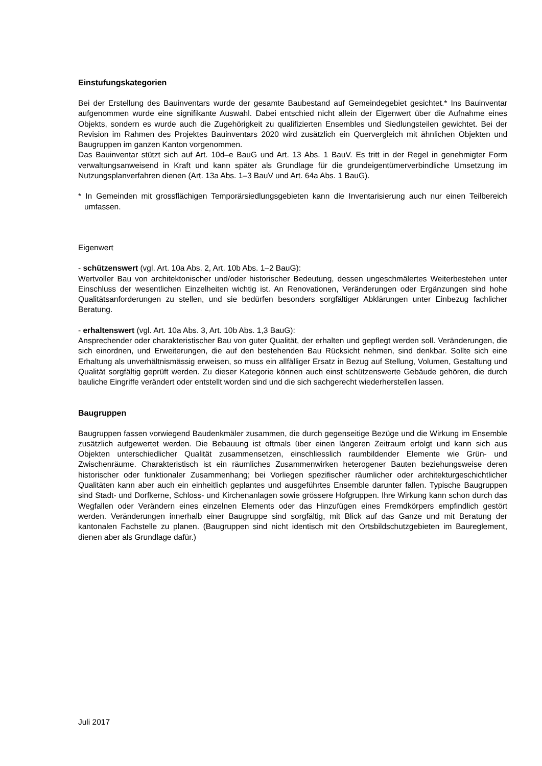Einstufungskategorien
Bei der Erstellung des Bauinventars wurde der gesamte Baubestand auf Gemeindegebiet gesichtet.* Ins Bauinventar aufgenommen wurde eine signifikante Auswahl. Dabei entschied nicht allein der Eigenwert über die Aufnahme eines Objekts, sondern es wurde auch die Zugehörigkeit zu qualifizierten Ensembles und Siedlungsteilen gewichtet. Bei der Revision im Rahmen des Projektes Bauinventars 2020 wird zusätzlich ein Quervergleich mit ähnlichen Objekten und Baugruppen im ganzen Kanton vorgenommen.
Das Bauinventar stützt sich auf Art. 10d–e BauG und Art. 13 Abs. 1 BauV. Es tritt in der Regel in genehmigter Form verwaltungsanweisend in Kraft und kann später als Grundlage für die grundeigentümerverbindliche Umsetzung im Nutzungsplanverfahren dienen (Art. 13a Abs. 1–3 BauV und Art. 64a Abs. 1 BauG).
* In Gemeinden mit grossflächigen Temporärsiedlungsgebieten kann die Inventarisierung auch nur einen Teilbereich umfassen.
Eigenwert
- schützenswert (vgl. Art. 10a Abs. 2, Art. 10b Abs. 1–2 BauG):
Wertvoller Bau von architektonischer und/oder historischer Bedeutung, dessen ungeschmälertes Weiterbestehen unter Einschluss der wesentlichen Einzelheiten wichtig ist. An Renovationen, Veränderungen oder Ergänzungen sind hohe Qualitätsanforderungen zu stellen, und sie bedürfen besonders sorgfältiger Abklärungen unter Einbezug fachlicher Beratung.
- erhaltenswert (vgl. Art. 10a Abs. 3, Art. 10b Abs. 1,3 BauG):
Ansprechender oder charakteristischer Bau von guter Qualität, der erhalten und gepflegt werden soll. Veränderungen, die sich einordnen, und Erweiterungen, die auf den bestehenden Bau Rücksicht nehmen, sind denkbar. Sollte sich eine Erhaltung als unverhältnismässig erweisen, so muss ein allfälliger Ersatz in Bezug auf Stellung, Volumen, Gestaltung und Qualität sorgfältig geprüft werden. Zu dieser Kategorie können auch einst schützenswerte Gebäude gehören, die durch bauliche Eingriffe verändert oder entstellt worden sind und die sich sachgerecht wiederherstellen lassen.
Baugruppen
Baugruppen fassen vorwiegend Baudenkmäler zusammen, die durch gegenseitige Bezüge und die Wirkung im Ensemble zusätzlich aufgewertet werden. Die Bebauung ist oftmals über einen längeren Zeitraum erfolgt und kann sich aus Objekten unterschiedlicher Qualität zusammensetzen, einschliesslich raumbildender Elemente wie Grün- und Zwischenräume. Charakteristisch ist ein räumliches Zusammenwirken heterogener Bauten beziehungsweise deren historischer oder funktionaler Zusammenhang; bei Vorliegen spezifischer räumlicher oder architekturgeschichtlicher Qualitäten kann aber auch ein einheitlich geplantes und ausgeführtes Ensemble darunter fallen. Typische Baugruppen sind Stadt- und Dorfkerne, Schloss- und Kirchenanlagen sowie grössere Hofgruppen. Ihre Wirkung kann schon durch das Wegfallen oder Verändern eines einzelnen Elements oder das Hinzufügen eines Fremdkörpers empfindlich gestört werden. Veränderungen innerhalb einer Baugruppe sind sorgfältig, mit Blick auf das Ganze und mit Beratung der kantonalen Fachstelle zu planen. (Baugruppen sind nicht identisch mit den Ortsbildschutzgebieten im Baureglement, dienen aber als Grundlage dafür.)
Juli 2017